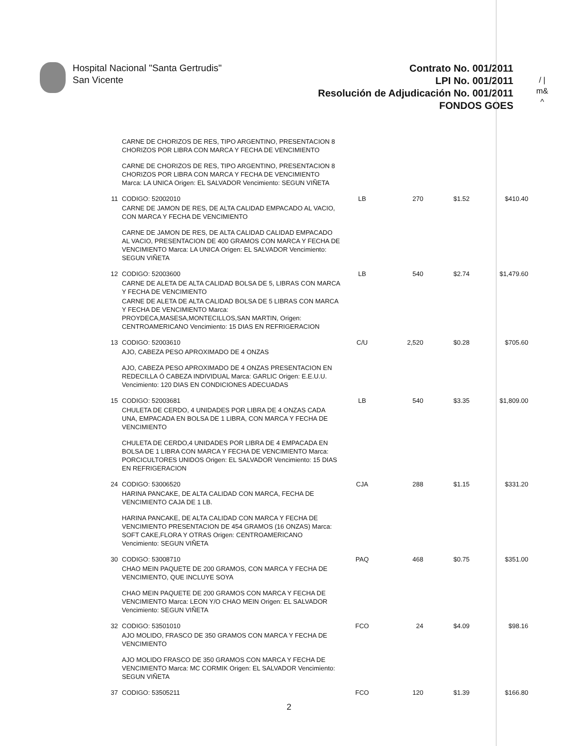Hospital Nacional "Santa Gertrudis"
San Vicente
Contrato No. 001/2011
LPI No. 001/2011
Resolución de Adjudicación No. 001/2011
FONDOS GOES
/ |
m&
^
| | CARNE DE CHORIZOS DE RES, TIPO ARGENTINO, PRESENTACION 8 CHORIZOS POR LIBRA CON MARCA Y FECHA DE VENCIMIENTO | | | | |
| | CARNE DE CHORIZOS DE RES, TIPO ARGENTINO, PRESENTACION 8 CHORIZOS POR LIBRA CON MARCA Y FECHA DE VENCIMIENTO Marca: LA UNICA Origen: EL SALVADOR Vencimiento: SEGUN VIÑETA | | | | |
| 11 | CODIGO: 52002010 | LB | 270 | $1.52 | $410.40 |
| | CARNE DE JAMON DE RES, DE ALTA CALIDAD EMPACADO AL VACIO, CON MARCA Y FECHA DE VENCIMIENTO | | | | |
| | CARNE DE JAMON DE RES, DE ALTA CALIDAD CALIDAD EMPACADO AL VACIO, PRESENTACION DE 400 GRAMOS CON MARCA Y FECHA DE VENCIMIENTO Marca: LA UNICA Origen: EL SALVADOR Vencimiento: SEGUN VIÑETA | | | | |
| 12 | CODIGO: 52003600 | LB | 540 | $2.74 | $1,479.60 |
| | CARNE DE ALETA DE ALTA CALIDAD BOLSA DE 5, LIBRAS CON MARCA Y FECHA DE VENCIMIENTO | | | | |
| | CARNE DE ALETA DE ALTA CALIDAD BOLSA DE 5 LIBRAS CON MARCA Y FECHA DE VENCIMIENTO Marca: PROYDECA,MASESA,MONTECILLOS,SAN MARTIN, Origen: CENTROAMERICANO Vencimiento: 15 DIAS EN REFRIGERACION | | | | |
| 13 | CODIGO: 52003610 | C/U | 2,520 | $0.28 | $705.60 |
| | AJO, CABEZA PESO APROXIMADO DE 4 ONZAS | | | | |
| | AJO, CABEZA PESO APROXIMADO DE 4 ONZAS PRESENTACION EN REDECILLA Ó CABEZA INDIVIDUAL Marca: GARLIC Origen: E.E.U.U. Vencimiento: 120 DIAS EN CONDICIONES ADECUADAS | | | | |
| 15 | CODIGO: 52003681 | LB | 540 | $3.35 | $1,809.00 |
| | CHULETA DE CERDO, 4 UNIDADES POR LIBRA DE 4 ONZAS CADA UNA, EMPACADA EN BOLSA DE 1 LIBRA, CON MARCA Y FECHA DE VENCIMIENTO | | | | |
| | CHULETA DE CERDO,4 UNIDADES POR LIBRA DE 4 EMPACADA EN BOLSA DE 1 LIBRA CON MARCA Y FECHA DE VENCIMIENTO Marca: PORCICULTORES UNIDOS Origen: EL SALVADOR Vencimiento: 15 DIAS EN REFRIGERACION | | | | |
| 24 | CODIGO: 53006520 | CJA | 288 | $1.15 | $331.20 |
| | HARINA PANCAKE, DE ALTA CALIDAD CON MARCA, FECHA DE VENCIMIENTO CAJA DE 1 LB. | | | | |
| | HARINA PANCAKE, DE ALTA CALIDAD CON MARCA Y FECHA DE VENCIMIENTO PRESENTACION DE 454 GRAMOS (16 ONZAS) Marca: SOFT CAKE,FLORA Y OTRAS Origen: CENTROAMERICANO Vencimiento: SEGUN VIÑETA | | | | |
| 30 | CODIGO: 53008710 | PAQ | 468 | $0.75 | $351.00 |
| | CHAO MEIN PAQUETE DE 200 GRAMOS, CON MARCA Y FECHA DE VENCIMIENTO, QUE INCLUYE SOYA | | | | |
| | CHAO MEIN PAQUETE DE 200 GRAMOS CON MARCA Y FECHA DE VENCIMIENTO Marca: LEON Y/O CHAO MEIN Origen: EL SALVADOR Vencimiento: SEGUN VIÑETA | | | | |
| 32 | CODIGO: 53501010 | FCO | 24 | $4.09 | $98.16 |
| | AJO MOLIDO, FRASCO DE 350 GRAMOS CON MARCA Y FECHA DE VENCIMIENTO | | | | |
| | AJO MOLIDO FRASCO DE 350 GRAMOS CON MARCA Y FECHA DE VENCIMIENTO Marca: MC CORMIK Origen: EL SALVADOR Vencimiento: SEGUN VIÑETA | | | | |
| 37 | CODIGO: 53505211 | FCO | 120 | $1.39 | $166.80 |
2